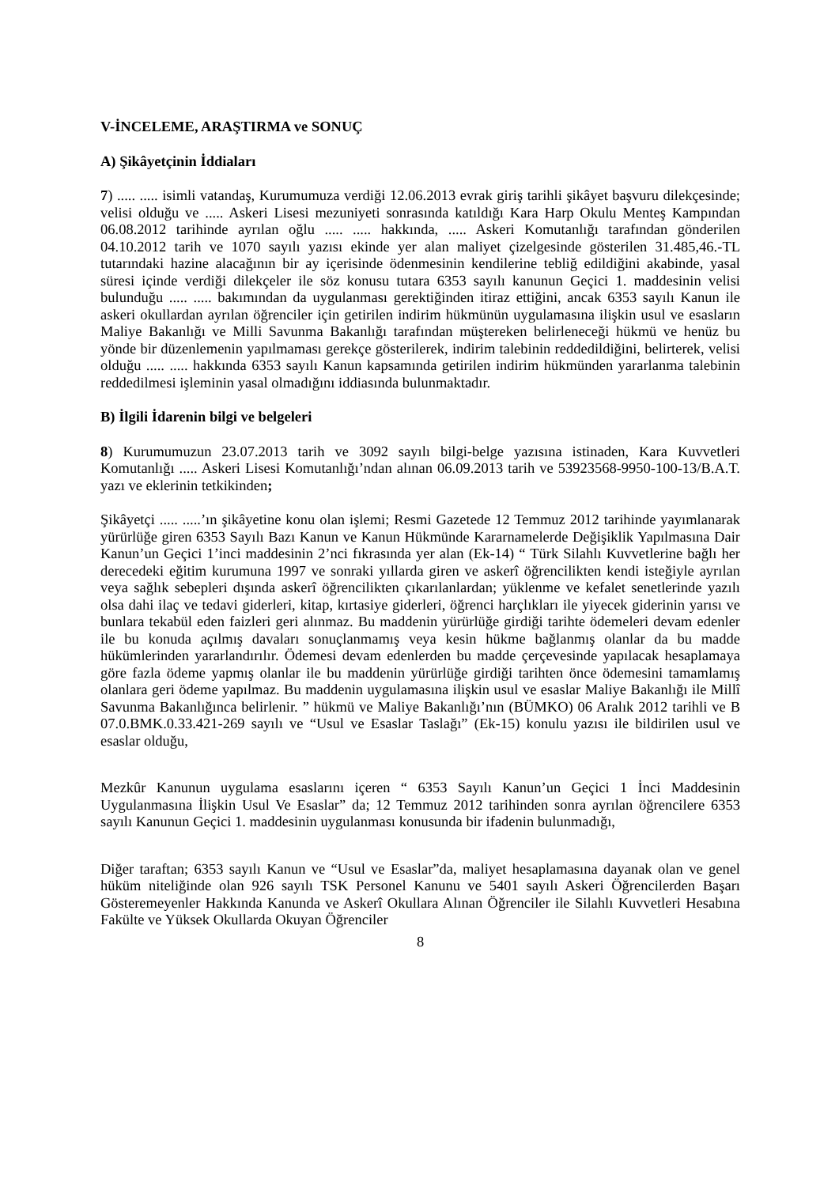V-İNCELEME, ARAŞTIRMA ve SONUÇ
A) Şikâyetçinin İddiaları
7) ..... ..... isimli vatandaş, Kurumumuza verdiği 12.06.2013 evrak giriş tarihli şikâyet başvuru dilekçesinde; velisi olduğu ve ..... Askeri Lisesi mezuniyeti sonrasında katıldığı Kara Harp Okulu Menteş Kampından 06.08.2012 tarihinde ayrılan oğlu ..... ..... hakkında, ..... Askeri Komutanlığı tarafından gönderilen 04.10.2012 tarih ve 1070 sayılı yazısı ekinde yer alan maliyet çizelgesinde gösterilen 31.485,46.-TL tutarındaki hazine alacağının bir ay içerisinde ödenmesinin kendilerine tebliğ edildiğini akabinde, yasal süresi içinde verdiği dilekçeler ile söz konusu tutara 6353 sayılı kanunun Geçici 1. maddesinin velisi bulunduğu ..... ..... bakımından da uygulanması gerektiğinden itiraz ettiğini, ancak 6353 sayılı Kanun ile askeri okullardan ayrılan öğrenciler için getirilen indirim hükmünün uygulamasına ilişkin usul ve esasların Maliye Bakanlığı ve Milli Savunma Bakanlığı tarafından müştereken belirleneceği hükmü ve henüz bu yönde bir düzenlemenin yapılmaması gerekçe gösterilerek, indirim talebinin reddedildiğini, belirterek, velisi olduğu ..... ..... hakkında 6353 sayılı Kanun kapsamında getirilen indirim hükmünden yararlanma talebinin reddedilmesi işleminin yasal olmadığını iddiasında bulunmaktadır.
B) İlgili İdarenin bilgi ve belgeleri
8) Kurumumuzun 23.07.2013 tarih ve 3092 sayılı bilgi-belge yazısına istinaden, Kara Kuvvetleri Komutanlığı ..... Askeri Lisesi Komutanlığı’ndan alınan 06.09.2013 tarih ve 53923568-9950-100-13/B.A.T. yazı ve eklerinin tetkikinden;
Şikâyetçi ..... .....’ın şikâyetine konu olan işlemi; Resmi Gazetede 12 Temmuz 2012 tarihinde yayımlanarak yürürlüğe giren 6353 Sayılı Bazı Kanun ve Kanun Hükmünde Kararnamelerde Değişiklik Yapılmasına Dair Kanun’un Geçici 1’inci maddesinin 2’nci fıkrasında yer alan (Ek-14) “ Türk Silahlı Kuvvetlerine bağlı her derecedeki eğitim kurumuna 1997 ve sonraki yıllarda giren ve askerî öğrencilikten kendi isteğiyle ayrılan veya sağlık sebepleri dışında askerî öğrencilikten çıkarılanlardan; yüklenme ve kefalet senetlerinde yazılı olsa dahi ilaç ve tedavi giderleri, kitap, kırtasiye giderleri, öğrenci harçlıkları ile yiyecek giderinin yarısı ve bunlara tekabül eden faizleri geri alınmaz. Bu maddenin yürürlüğe girdiği tarihte ödemeleri devam edenler ile bu konuda açılmış davaları sonuçlanmamış veya kesin hükme bağlanmış olanlar da bu madde hükümlerinden yararlandırılır. Ödemesi devam edenlerden bu madde çerçevesinde yapılacak hesaplamaya göre fazla ödeme yapmış olanlar ile bu maddenin yürürlüğe girdiği tarihten önce ödemesini tamamlamış olanlara geri ödeme yapılmaz. Bu maddenin uygulamasına ilişkin usul ve esaslar Maliye Bakanlığı ile Millî Savunma Bakanlığınca belirlenir. ” hükmü ve Maliye Bakanlığı’nın (BÜMKO) 06 Aralık 2012 tarihli ve B 07.0.BMK.0.33.421-269 sayılı ve “Usul ve Esaslar Taslağı” (Ek-15) konulu yazısı ile bildirilen usul ve esaslar olduğu,
Mezkûr Kanunun uygulama esaslarını içeren “ 6353 Sayılı Kanun’un Geçici 1 İnci Maddesinin Uygulanmasına İlişkin Usul Ve Esaslar” da; 12 Temmuz 2012 tarihinden sonra ayrılan öğrencilere 6353 sayılı Kanunun Geçici 1. maddesinin uygulanması konusunda bir ifadenin bulunmadığı,
Diğer taraftan; 6353 sayılı Kanun ve “Usul ve Esaslar”da, maliyet hesaplamasına dayanak olan ve genel hüküm niteliğinde olan 926 sayılı TSK Personel Kanunu ve 5401 sayılı Askeri Öğrencilerden Başarı Gösteremeyenler Hakkında Kanunda ve Askerî Okullara Alınan Öğrenciler ile Silahlı Kuvvetleri Hesabına Fakülte ve Yüksek Okullarda Okuyan Öğrenciler
8